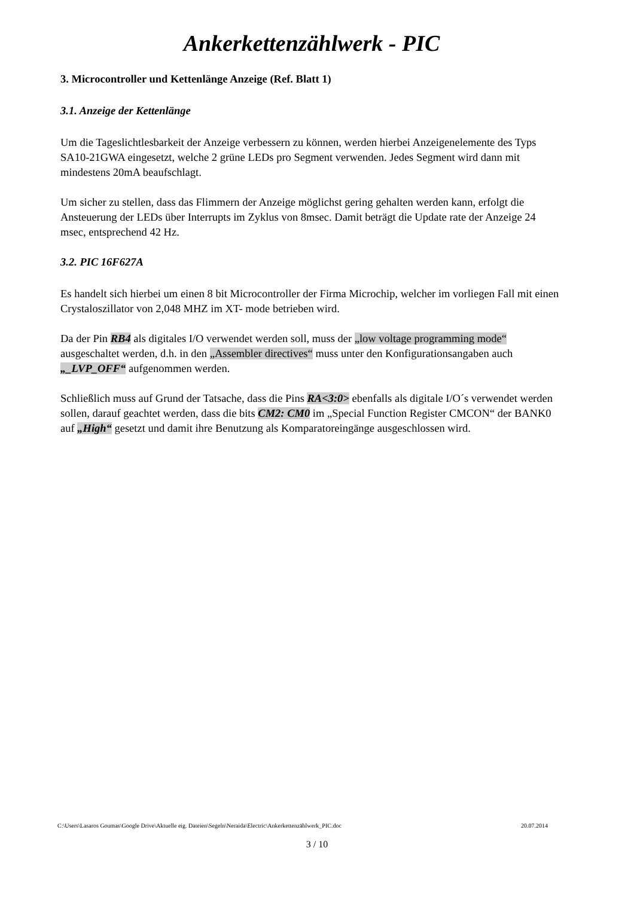Ankerkettenzählwerk - PIC
3. Microcontroller und Kettenlänge Anzeige (Ref. Blatt 1)
3.1. Anzeige der Kettenlänge
Um die Tageslichtlesbarkeit der Anzeige verbessern zu können, werden hierbei Anzeigenelemente des Typs SA10-21GWA eingesetzt, welche 2 grüne LEDs pro Segment verwenden. Jedes Segment wird dann mit mindestens 20mA beaufschlagt.
Um sicher zu stellen, dass das Flimmern der Anzeige möglichst gering gehalten werden kann, erfolgt die Ansteuerung der LEDs über Interrupts im Zyklus von 8msec. Damit beträgt die Update rate der Anzeige 24 msec, entsprechend 42 Hz.
3.2. PIC 16F627A
Es handelt sich hierbei um einen 8 bit Microcontroller der Firma Microchip, welcher im vorliegen Fall mit einen Crystaloszillator von 2,048 MHZ im XT- mode betrieben wird.
Da der Pin RB4 als digitales I/O verwendet werden soll, muss der „low voltage programming mode“ ausgeschaltet werden, d.h. in den „Assembler directives“ muss unter den Konfigurationsangaben auch „_LVP_OFF“ aufgenommen werden.
Schließlich muss auf Grund der Tatsache, dass die Pins RA<3:0> ebenfalls als digitale I/O´s verwendet werden sollen, darauf geachtet werden, dass die bits CM2: CM0 im „Special Function Register CMCON“ der BANK0 auf „High“ gesetzt und damit ihre Benutzung als Komparatoreingänge ausgeschlossen wird.
C:\Users\Lasaros Goumas\Google Drive\Aktuelle eig. Dateien\Segeln\Neraida\Electric\Ankerkettenzählwerk_PIC.doc 20.07.2014
3 / 10